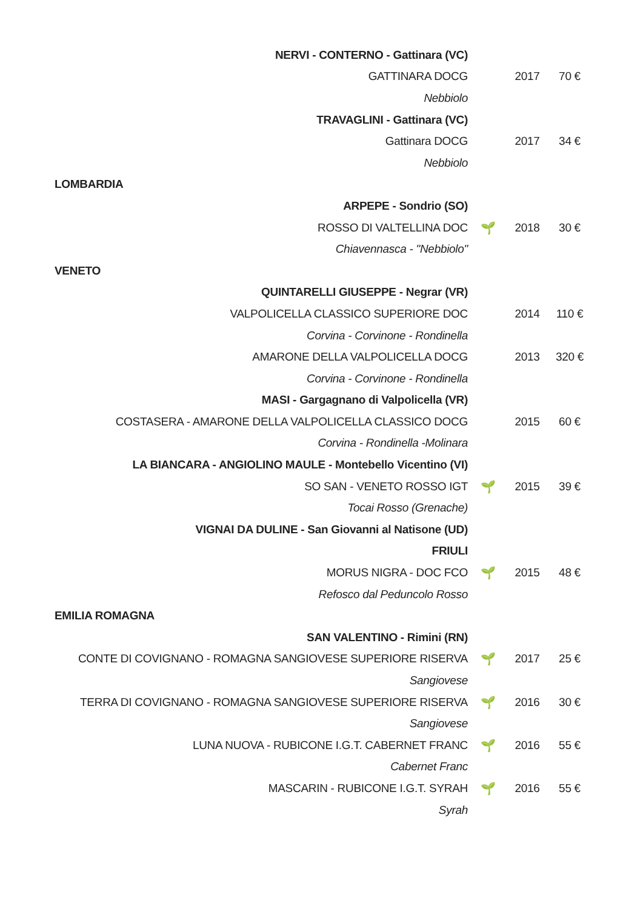| NERVI - CONTERNO - Gattinara (VC) | | | |
| GATTINARA DOCG | | 2017 | 70 € |
| Nebbiolo | | | |
| TRAVAGLINI - Gattinara (VC) | | | |
| Gattinara DOCG | | 2017 | 34 € |
| Nebbiolo | | | |
| LOMBARDIA | | | |
| ARPEPE - Sondrio (SO) | | | |
| ROSSO DI VALTELLINA DOC | 🌱 | 2018 | 30 € |
| Chiavennasca - "Nebbiolo" | | | |
| VENETO | | | |
| QUINTARELLI GIUSEPPE - Negrar (VR) | | | |
| VALPOLICELLA CLASSICO SUPERIORE DOC | | 2014 | 110 € |
| Corvina - Corvinone - Rondinella | | | |
| AMARONE DELLA VALPOLICELLA DOCG | | 2013 | 320 € |
| Corvina - Corvinone - Rondinella | | | |
| MASI - Gargagnano di Valpolicella (VR) | | | |
| COSTASERA - AMARONE DELLA VALPOLICELLA CLASSICO DOCG | | 2015 | 60 € |
| Corvina - Rondinella -Molinara | | | |
| LA BIANCARA - ANGIOLINO MAULE - Montebello Vicentino (VI) | | | |
| SO SAN - VENETO ROSSO IGT | 🌱 | 2015 | 39 € |
| Tocai Rosso (Grenache) | | | |
| VIGNAI DA DULINE - San Giovanni al Natisone (UD) | | | |
| FRIULI | | | |
| MORUS NIGRA - DOC FCO | 🌱 | 2015 | 48 € |
| Refosco dal Peduncolo Rosso | | | |
| EMILIA ROMAGNA | | | |
| SAN VALENTINO - Rimini (RN) | | | |
| CONTE DI COVIGNANO - ROMAGNA SANGIOVESE SUPERIORE RISERVA | 🌱 | 2017 | 25 € |
| Sangiovese | | | |
| TERRA DI COVIGNANO - ROMAGNA SANGIOVESE SUPERIORE RISERVA | 🌱 | 2016 | 30 € |
| Sangiovese | | | |
| LUNA NUOVA - RUBICONE I.G.T. CABERNET FRANC | 🌱 | 2016 | 55 € |
| Cabernet Franc | | | |
| MASCARIN - RUBICONE I.G.T. SYRAH | 🌱 | 2016 | 55 € |
| Syrah | | | |